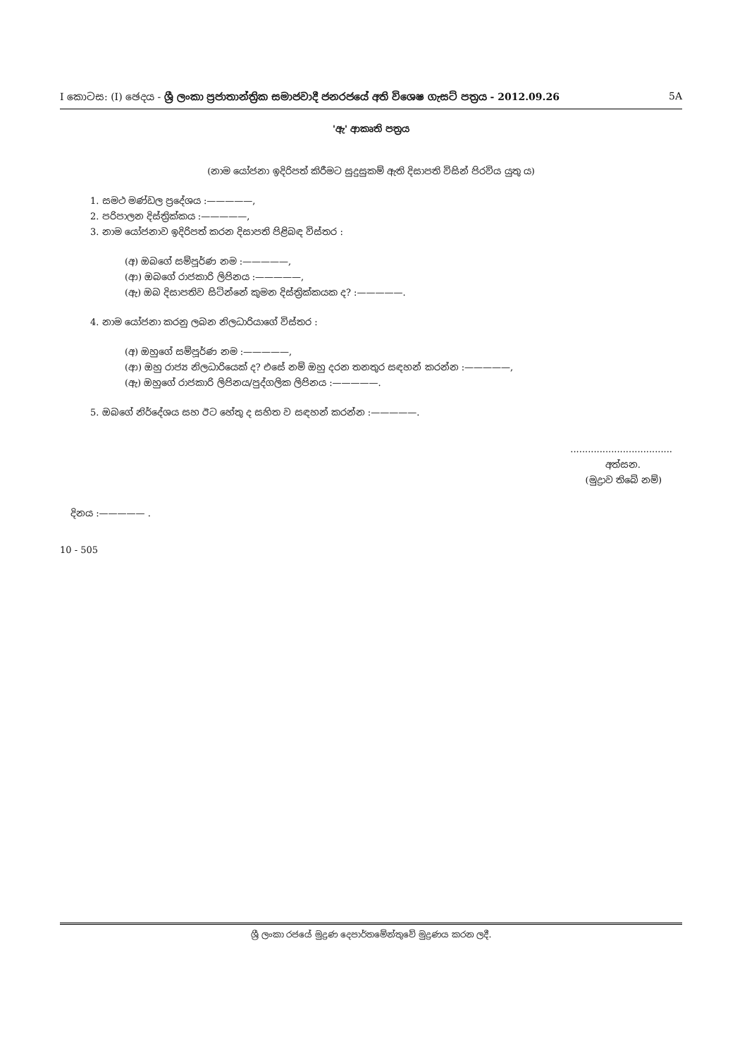I කොටස: (I) ඡෙදය - ශ්‍රී ලංකා ප්‍රජාතාන්ත්‍රික සමාජවාදී ජනරජයේ අති විශෙෂ ගැසට් පත්‍රය - 2012.09.26 5A
'ඇ' ආකෘති පත්‍රය
(නාම යෝජනා ඉදිරිපත් කිරීමට සුදුසුකම් ඇති දිසාපති විසින් පිරවිය යුතු ය)
1. සමථ මණ්ඩල ප්‍රදේශය :—————,
2. පරිපාලන දිස්ත්‍රික්කය :—————,
3. නාම යෝජනාව ඉදිරිපත් කරන දිසාපති පිළිබඳ විස්තර :
(අ) ඔබගේ සම්පූර්ණ නම :—————,
(ආ) ඔබගේ රාජකාරි ලිපිනය :—————,
(ඇ) ඔබ දිසාපතිව සිටින්නේ කුමන දිස්ත්‍රික්කයක ද? :—————.
4. නාම යෝජනා කරනු ලබන නිලධාරියාගේ විස්තර :
(අ) ඔහුගේ සම්පූර්ණ නම :—————,
(ආ) ඔහු රාජ්‍ය නිලධාරියෙක් ද? එසේ නම් ඔහු දරන තනතුර සඳහන් කරන්න :—————,
(ඇ) ඔහුගේ රාජකාරි ලිපිනය/පුද්ගලික ලිපිනය :—————.
5. ඔබගේ නිර්දේශය සහ ඊට හේතු ද සහිත ව සඳහන් කරන්න :—————.
...................................
අත්සන.
(මුද්‍රාව තිබේ නම්)
දිනය :————— .
10 - 505
ශ්‍රී ලංකා රජයේ මුද්‍රණ දෙපාර්තමේන්තුවේ මුද්‍රණය කරන ලදී.